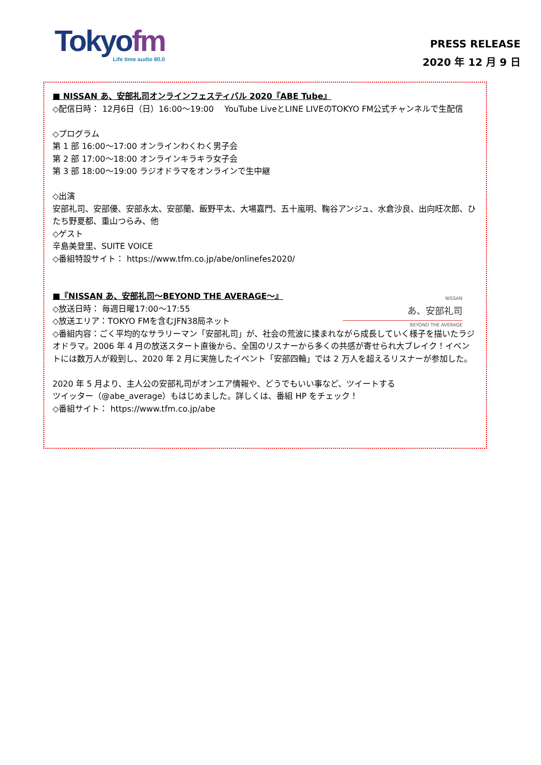Tokyofm
Life time audio 80.0
PRESS RELEASE
2020 年 12 月 9 日
■ NISSAN あ、安部礼司オンラインフェスティバル 2020『ABE Tube』
◇配信日時： 12月6日（日）16:00～19:00　 YouTube LiveとLINE LIVEのTOKYO FM公式チャンネルで生配信
◇プログラム
第 1 部 16:00～17:00 オンラインわくわく男子会
第 2 部 17:00～18:00 オンラインキラキラ女子会
第 3 部 18:00～19:00 ラジオドラマをオンラインで生中継
◇出演
安部礼司、安部優、安部永太、安部蘭、飯野平太、大場嘉門、五十嵐明、鞠谷アンジュ、水倉沙良、出向旺次郎、ひたち野夏都、重山つらみ、他
◇ゲスト
辛島美登里、SUITE VOICE
◇番組特設サイト： https://www.tfm.co.jp/abe/onlinefes2020/
NISSAN
あ、安部礼司
BEYOND THE AVERAGE
■『NISSAN あ、安部礼司～BEYOND THE AVERAGE～』
◇放送日時： 毎週日曜17:00～17:55
◇放送エリア：TOKYO FMを含むJFN38局ネット
◇番組内容：ごく平均的なサラリーマン「安部礼司」が、社会の荒波に揉まれながら成長していく様子を描いたラジオドラマ。2006 年 4 月の放送スタート直後から、全国のリスナーから多くの共感が寄せられ大ブレイク！イベントには数万人が殺到し、2020 年 2 月に実施したイベント「安部四輪」では 2 万人を超えるリスナーが参加した。
2020 年 5 月より、主人公の安部礼司がオンエア情報や、どうでもいい事など、ツイートする
ツイッター（@abe_average）もはじめました。詳しくは、番組 HP をチェック！
◇番組サイト： https://www.tfm.co.jp/abe